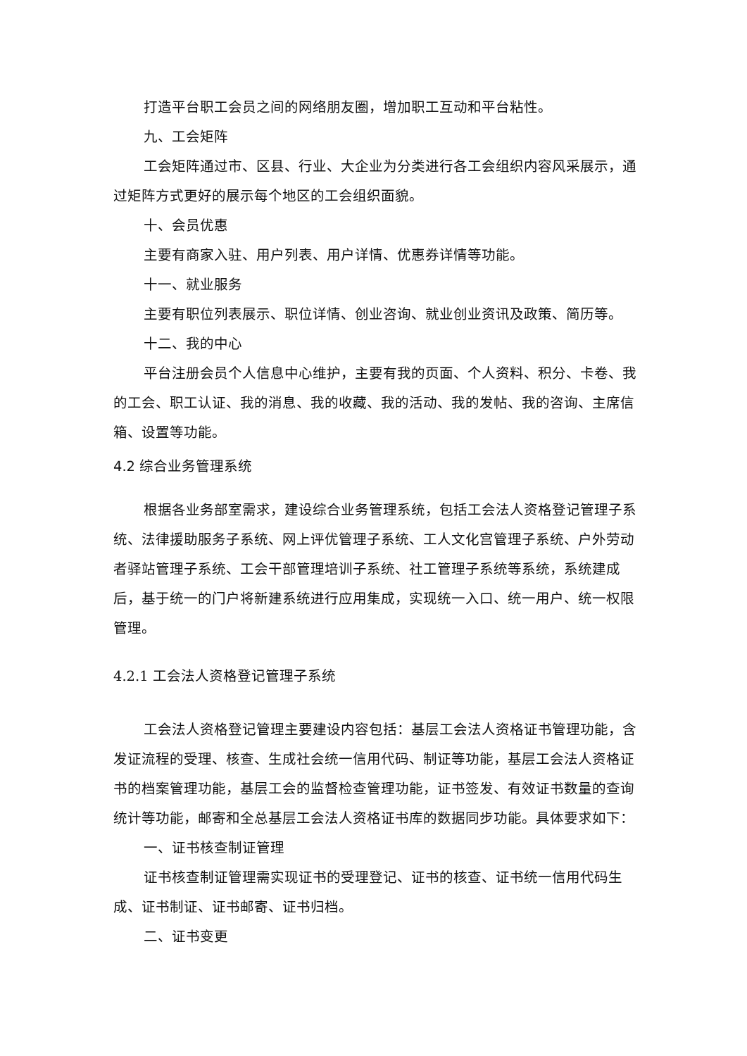打造平台职工会员之间的网络朋友圈，增加职工互动和平台粘性。
九、工会矩阵
工会矩阵通过市、区县、行业、大企业为分类进行各工会组织内容风采展示，通过矩阵方式更好的展示每个地区的工会组织面貌。
十、会员优惠
主要有商家入驻、用户列表、用户详情、优惠券详情等功能。
十一、就业服务
主要有职位列表展示、职位详情、创业咨询、就业创业资讯及政策、简历等。
十二、我的中心
平台注册会员个人信息中心维护，主要有我的页面、个人资料、积分、卡卷、我的工会、职工认证、我的消息、我的收藏、我的活动、我的发帖、我的咨询、主席信箱、设置等功能。
4.2 综合业务管理系统
根据各业务部室需求，建设综合业务管理系统，包括工会法人资格登记管理子系统、法律援助服务子系统、网上评优管理子系统、工人文化宫管理子系统、户外劳动者驿站管理子系统、工会干部管理培训子系统、社工管理子系统等系统，系统建成后，基于统一的门户将新建系统进行应用集成，实现统一入口、统一用户、统一权限管理。
4.2.1 工会法人资格登记管理子系统
工会法人资格登记管理主要建设内容包括：基层工会法人资格证书管理功能，含发证流程的受理、核查、生成社会统一信用代码、制证等功能，基层工会法人资格证书的档案管理功能，基层工会的监督检查管理功能，证书签发、有效证书数量的查询统计等功能，邮寄和全总基层工会法人资格证书库的数据同步功能。具体要求如下：
一、证书核查制证管理
证书核查制证管理需实现证书的受理登记、证书的核查、证书统一信用代码生成、证书制证、证书邮寄、证书归档。
二、证书变更